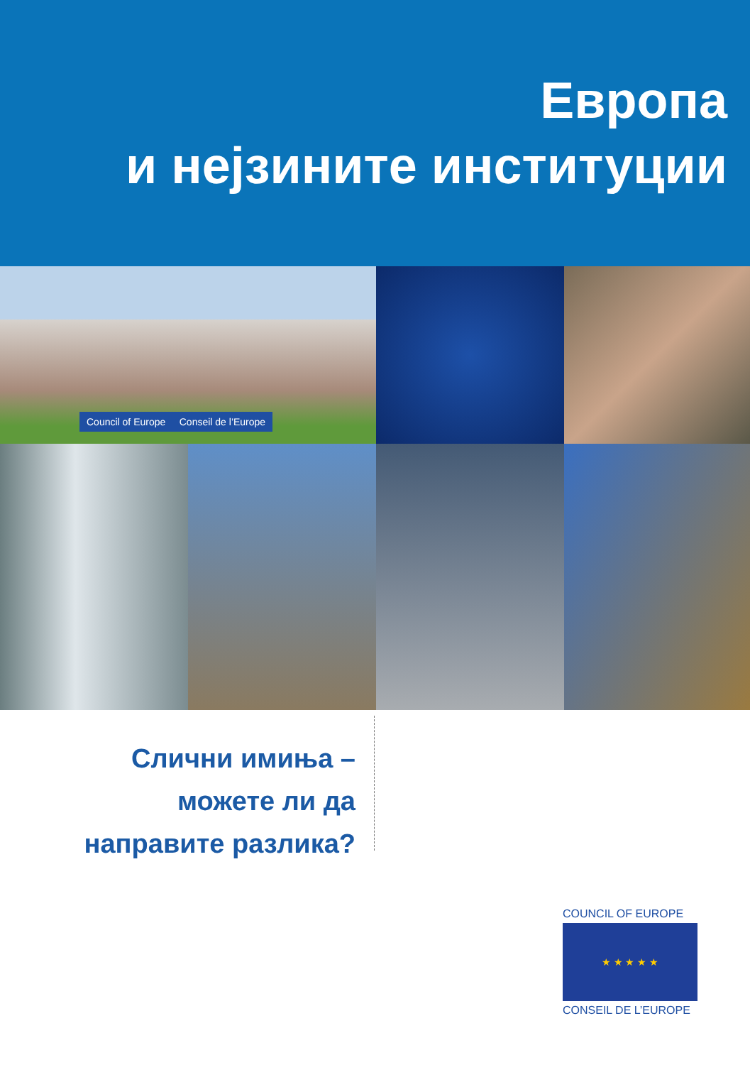Европа
и нејзините институции
Council of Europe Conseil de l’Europe
Слични имиња –
можете ли да
направите разлика?
COUNCIL OF EUROPE
★ ★ ★ ★ ★
CONSEIL DE L’EUROPE